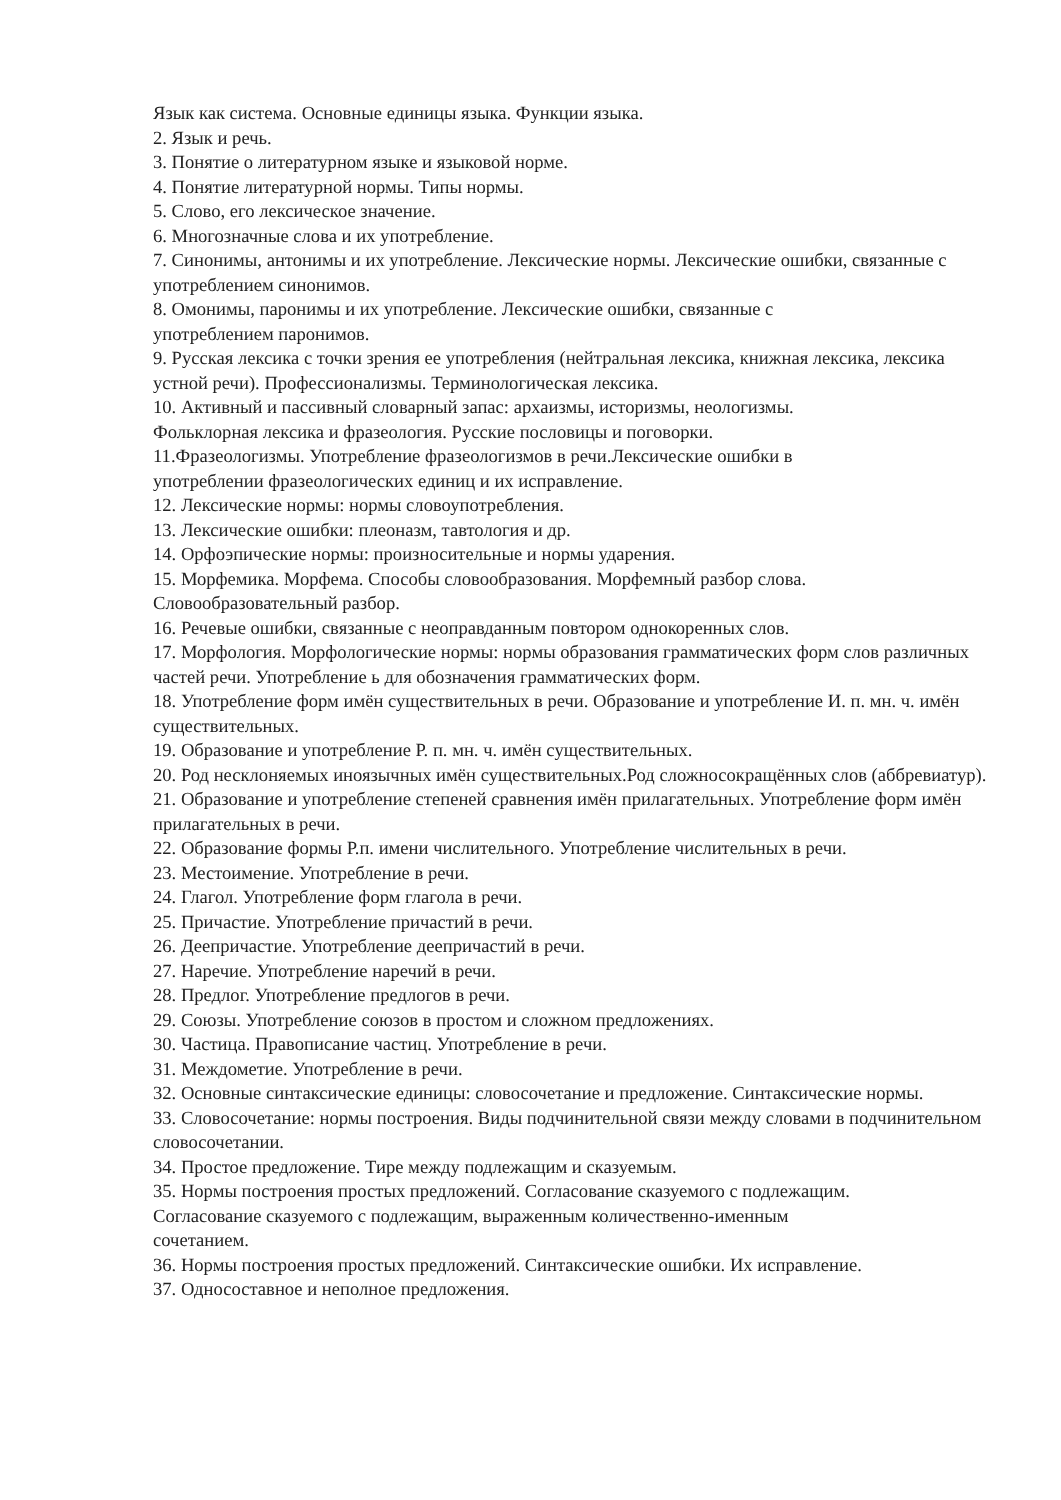Язык как система. Основные единицы языка. Функции языка.
2. Язык и речь.
3. Понятие о литературном языке и языковой норме.
4. Понятие литературной нормы. Типы нормы.
5. Слово, его лексическое значение.
6. Многозначные слова и их употребление.
7. Синонимы, антонимы и их употребление. Лексические нормы. Лексические ошибки, связанные с употреблением синонимов.
8. Омонимы, паронимы и их употребление. Лексические ошибки, связанные с
употреблением паронимов.
9. Русская лексика с точки зрения ее употребления (нейтральная лексика, книжная лексика, лексика устной речи). Профессионализмы. Терминологическая лексика.
10. Активный и пассивный словарный запас: архаизмы, историзмы, неологизмы.
Фольклорная лексика и фразеология. Русские пословицы и поговорки.
11.Фразеологизмы. Употребление фразеологизмов в речи.Лексические ошибки в
употреблении фразеологических единиц и их исправление.
12. Лексические нормы: нормы словоупотребления.
13. Лексические ошибки: плеоназм, тавтология и др.
14. Орфоэпические нормы: произносительные и нормы ударения.
15. Морфемика. Морфема. Способы словообразования. Морфемный разбор слова.
Словообразовательный разбор.
16. Речевые ошибки, связанные с неоправданным повтором однокоренных слов.
17. Морфология. Морфологические нормы: нормы образования грамматических форм слов различных частей речи. Употребление ь для обозначения грамматических форм.
18. Употребление форм имён существительных в речи. Образование и употребление И. п. мн. ч. имён существительных.
19. Образование и употребление Р. п. мн. ч. имён существительных.
20. Род несклоняемых иноязычных имён существительных.Род сложносокращённых слов (аббревиатур).
21. Образование и употребление степеней сравнения имён прилагательных. Употребление форм имён прилагательных в речи.
22. Образование формы Р.п. имени числительного. Употребление числительных в речи.
23. Местоимение. Употребление в речи.
24. Глагол. Употребление форм глагола в речи.
25. Причастие. Употребление причастий в речи.
26. Деепричастие. Употребление деепричастий в речи.
27. Наречие. Употребление наречий в речи.
28. Предлог. Употребление предлогов в речи.
29. Союзы. Употребление союзов в простом и сложном предложениях.
30. Частица. Правописание частиц. Употребление в речи.
31. Междометие. Употребление в речи.
32. Основные синтаксические единицы: словосочетание и предложение. Синтаксические нормы.
33. Словосочетание: нормы построения. Виды подчинительной связи между словами в подчинительном словосочетании.
34. Простое предложение. Тире между подлежащим и сказуемым.
35. Нормы построения простых предложений. Согласование сказуемого с подлежащим.
Согласование сказуемого с подлежащим, выраженным количественно-именным
сочетанием.
36. Нормы построения простых предложений. Синтаксические ошибки. Их исправление.
37. Односоставное и неполное предложения.